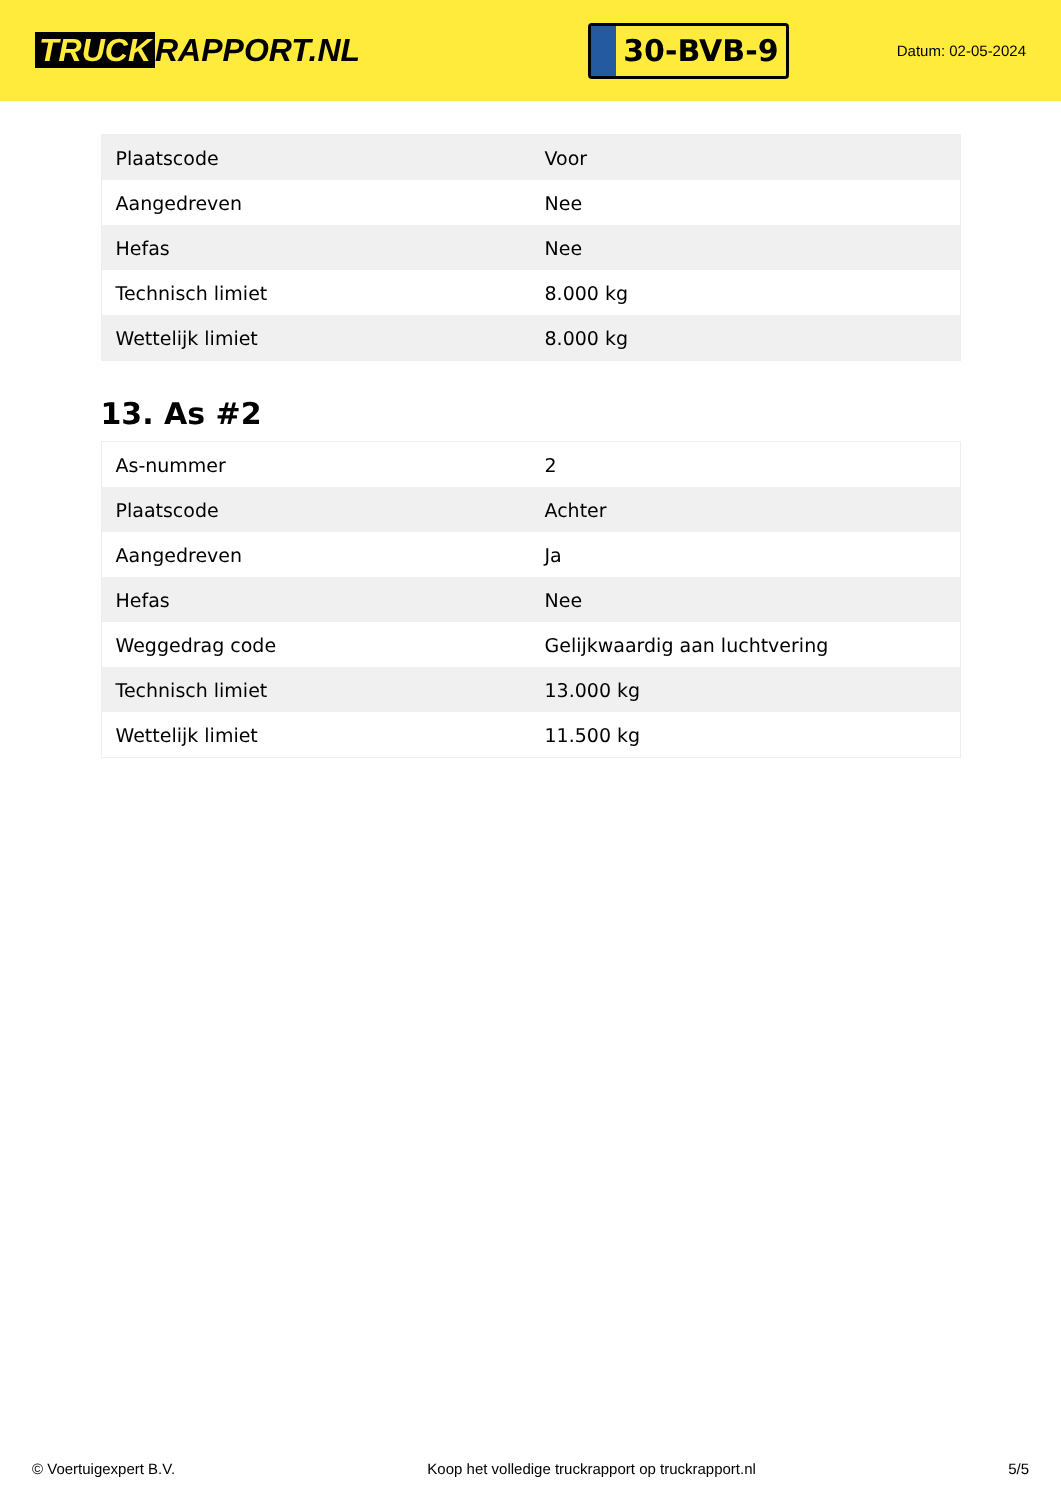TRUCK RAPPORT.NL
30-BVB-9
Datum: 02-05-2024
| Plaatscode | Voor |
| Aangedreven | Nee |
| Hefas | Nee |
| Technisch limiet | 8.000 kg |
| Wettelijk limiet | 8.000 kg |
13. As #2
| As-nummer | 2 |
| Plaatscode | Achter |
| Aangedreven | Ja |
| Hefas | Nee |
| Weggedrag code | Gelijkwaardig aan luchtvering |
| Technisch limiet | 13.000 kg |
| Wettelijk limiet | 11.500 kg |
© Voertuigexpert B.V. Koop het volledige truckrapport op truckrapport.nl 5/5